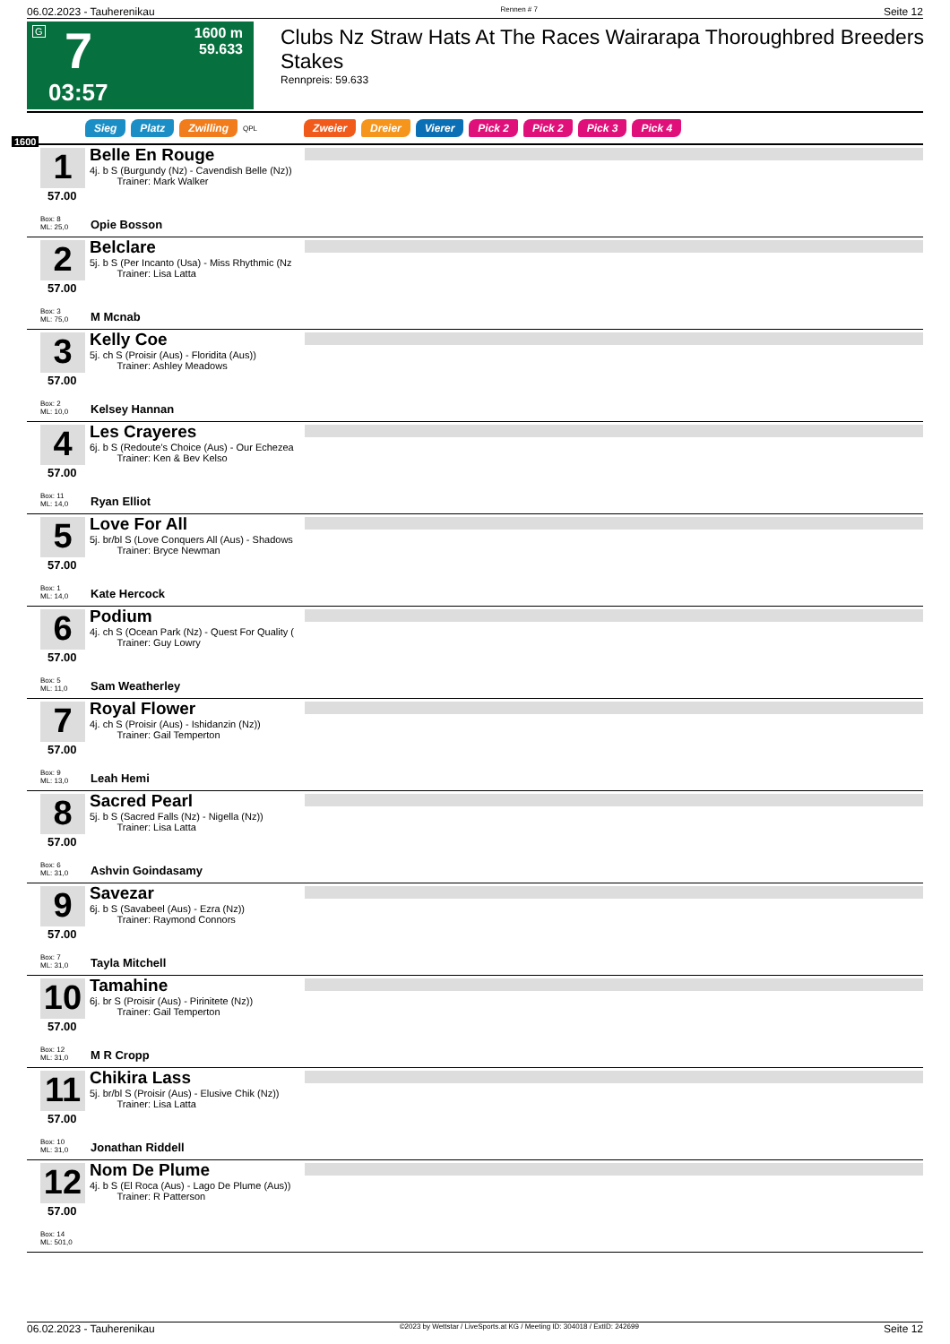06.02.2023 - Tauherenikau Rennen # 7 Seite 12
G 7
1600 m
59.633
03:57
Clubs Nz Straw Hats At The Races Wairarapa Thoroughbred Breeders Stakes
Rennpreis: 59.633
Sieg Platz Zwilling QPL Zweier Dreier Vierer Pick 2 Pick 2 Pick 3 Pick 4
1600
1
57.00
Box: 8
ML: 25,0
Belle En Rouge
4j. b S (Burgundy (Nz) - Cavendish Belle (Nz))
Trainer: Mark Walker
Opie Bosson
2
57.00
Box: 3
ML: 75,0
Belclare
5j. b S (Per Incanto (Usa) - Miss Rhythmic (Nz
Trainer: Lisa Latta
M Mcnab
3
57.00
Box: 2
ML: 10,0
Kelly Coe
5j. ch S (Proisir (Aus) - Floridita (Aus))
Trainer: Ashley Meadows
Kelsey Hannan
4
57.00
Box: 11
ML: 14,0
Les Crayeres
6j. b S (Redoute's Choice (Aus) - Our Echezea
Trainer: Ken & Bev Kelso
Ryan Elliot
5
57.00
Box: 1
ML: 14,0
Love For All
5j. br/bl S (Love Conquers All (Aus) - Shadows
Trainer: Bryce Newman
Kate Hercock
6
57.00
Box: 5
ML: 11,0
Podium
4j. ch S (Ocean Park (Nz) - Quest For Quality (
Trainer: Guy Lowry
Sam Weatherley
7
57.00
Box: 9
ML: 13,0
Royal Flower
4j. ch S (Proisir (Aus) - Ishidanzin (Nz))
Trainer: Gail Temperton
Leah Hemi
8
57.00
Box: 6
ML: 31,0
Sacred Pearl
5j. b S (Sacred Falls (Nz) - Nigella (Nz))
Trainer: Lisa Latta
Ashvin Goindasamy
9
57.00
Box: 7
ML: 31,0
Savezar
6j. b S (Savabeel (Aus) - Ezra (Nz))
Trainer: Raymond Connors
Tayla Mitchell
10
57.00
Box: 12
ML: 31,0
Tamahine
6j. br S (Proisir (Aus) - Pirinitete (Nz))
Trainer: Gail Temperton
M R Cropp
11
57.00
Box: 10
ML: 31,0
Chikira Lass
5j. br/bl S (Proisir (Aus) - Elusive Chik (Nz))
Trainer: Lisa Latta
Jonathan Riddell
12
57.00
Box: 14
ML: 501,0
Nom De Plume
4j. b S (El Roca (Aus) - Lago De Plume (Aus))
Trainer: R Patterson
06.02.2023 - Tauherenikau ©2023 by Wettstar / LiveSports.at KG / Meeting ID: 304018 / ExtID: 242699 Seite 12